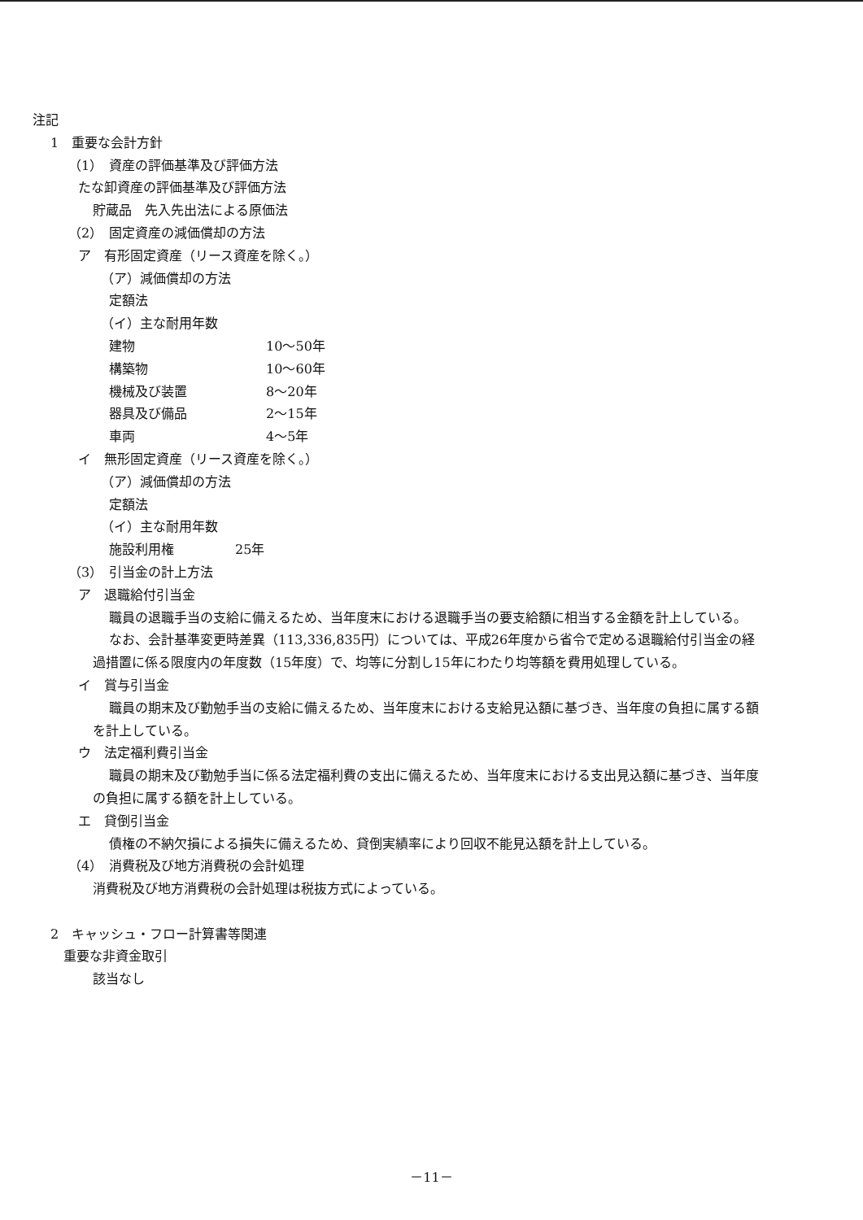注記
1　重要な会計方針
（1）　資産の評価基準及び評価方法
たな卸資産の評価基準及び評価方法
貯蔵品　先入先出法による原価法
（2）　固定資産の減価償却の方法
ア　有形固定資産（リース資産を除く。）
（ア）減価償却の方法
定額法
（イ）主な耐用年数
建物 10～50年
構築物 10～60年
機械及び装置 8～20年
器具及び備品 2～15年
車両 4～5年
イ　無形固定資産（リース資産を除く。）
（ア）減価償却の方法
定額法
（イ）主な耐用年数
施設利用権 25年
（3）　引当金の計上方法
ア　退職給付引当金
職員の退職手当の支給に備えるため、当年度末における退職手当の要支給額に相当する金額を計上している。
なお、会計基準変更時差異（113,336,835円）については、平成26年度から省令で定める退職給付引当金の経過措置に係る限度内の年度数（15年度）で、均等に分割し15年にわたり均等額を費用処理している。
イ　賞与引当金
職員の期末及び勤勉手当の支給に備えるため、当年度末における支給見込額に基づき、当年度の負担に属する額を計上している。
ウ　法定福利費引当金
職員の期末及び勤勉手当に係る法定福利費の支出に備えるため、当年度末における支出見込額に基づき、当年度の負担に属する額を計上している。
エ　貸倒引当金
債権の不納欠損による損失に備えるため、貸倒実績率により回収不能見込額を計上している。
（4）　消費税及び地方消費税の会計処理
消費税及び地方消費税の会計処理は税抜方式によっている。
2　キャッシュ・フロー計算書等関連
重要な非資金取引
該当なし
－11－